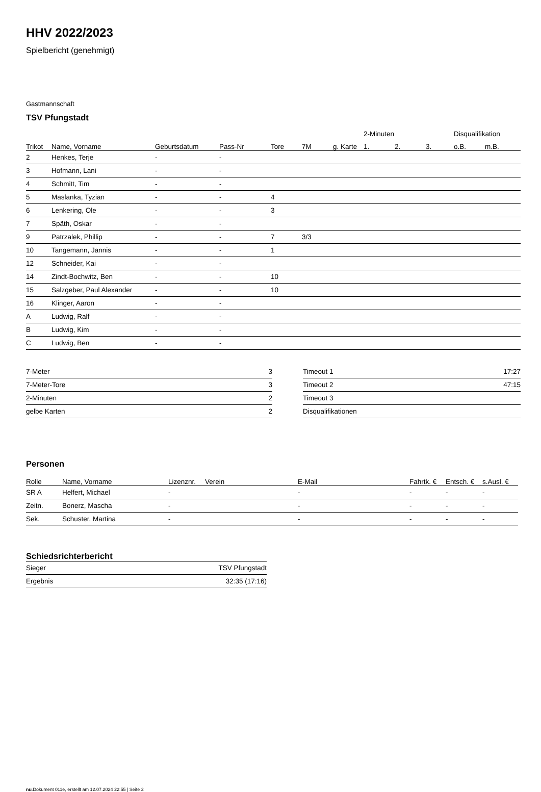HHV 2022/2023
Spielbericht (genehmigt)
Gastmannschaft
TSV Pfungstadt
| | | | | | | | 2-Minuten | | | Disqualifikation | |
| --- | --- | --- | --- | --- | --- | --- | --- | --- | --- | --- | --- |
| Trikot | Name, Vorname | Geburtsdatum | Pass-Nr | Tore | 7M | g. Karte | 1. | 2. | 3. | o.B. | m.B. |
| 2 | Henkes, Terje | - | - | | | | | | | | |
| 3 | Hofmann, Lani | - | - | | | | | | | | |
| 4 | Schmitt, Tim | - | - | | | | | | | | |
| 5 | Maslanka, Tyzian | - | - | 4 | | | | | | | |
| 6 | Lenkering, Ole | - | - | 3 | | | | | | | |
| 7 | Späth, Oskar | - | - | | | | | | | | |
| 9 | Patrzalek, Phillip | - | - | 7 | 3/3 | | | | | | |
| 10 | Tangemann, Jannis | - | - | 1 | | | | | | | |
| 12 | Schneider, Kai | - | - | | | | | | | | |
| 14 | Zindt-Bochwitz, Ben | - | - | 10 | | | | | | | |
| 15 | Salzgeber, Paul Alexander | - | - | 10 | | | | | | | |
| 16 | Klinger, Aaron | - | - | | | | | | | | |
| A | Ludwig, Ralf | - | - | | | | | | | | |
| B | Ludwig, Kim | - | - | | | | | | | | |
| C | Ludwig, Ben | - | - | | | | | | | | |
| 7-Meter | 3 |
| 7-Meter-Tore | 3 |
| 2-Minuten | 2 |
| gelbe Karten | 2 |
| Timeout 1 | 17:27 |
| Timeout 2 | 47:15 |
| Timeout 3 | |
| Disqualifikationen | |
Personen
| Rolle | Name, Vorname | Lizenznr. | Verein | E-Mail | Fahrtk. € | Entsch. € | s.Ausl. € |
| --- | --- | --- | --- | --- | --- | --- | --- |
| SR A | Helfert, Michael | - | | - | - | - | - |
| Zeitn. | Bonerz, Mascha | - | | - | - | - | - |
| Sek. | Schuster, Martina | - | | - | - | - | - |
Schiedsrichterbericht
| Sieger | TSV Pfungstadt |
| Ergebnis | 32:35 (17:16) |
nu.Dokument 011e, erstellt am 12.07.2024 22:55 | Seite 2